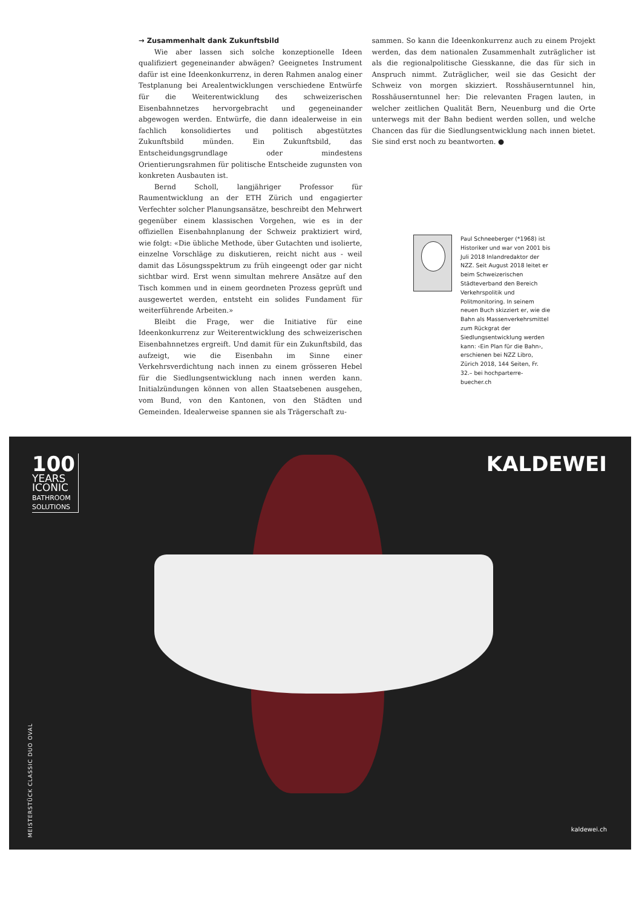→ Zusammenhalt dank Zukunftsbild
Wie aber lassen sich solche konzeptionelle Ideen qualifiziert gegeneinander abwägen? Geeignetes Instrument dafür ist eine Ideenkonkurrenz, in deren Rahmen analog einer Testplanung bei Arealentwicklungen verschiedene Entwürfe für die Weiterentwicklung des schweizerischen Eisenbahnnetzes hervorgebracht und gegeneinander abgewogen werden. Entwürfe, die dann idealerweise in ein fachlich konsolidiertes und politisch abgestütztes Zukunftsbild münden. Ein Zukunftsbild, das Entscheidungsgrundlage oder mindestens Orientierungsrahmen für politische Entscheide zugunsten von konkreten Ausbauten ist.
Bernd Scholl, langjähriger Professor für Raumentwicklung an der ETH Zürich und engagierter Verfechter solcher Planungsansätze, beschreibt den Mehrwert gegenüber einem klassischen Vorgehen, wie es in der offiziellen Eisenbahnplanung der Schweiz praktiziert wird, wie folgt: «Die übliche Methode, über Gutachten und isolierte, einzelne Vorschläge zu diskutieren, reicht nicht aus - weil damit das Lösungsspektrum zu früh eingeengt oder gar nicht sichtbar wird. Erst wenn simultan mehrere Ansätze auf den Tisch kommen und in einem geordneten Prozess geprüft und ausgewertet werden, entsteht ein solides Fundament für weiterführende Arbeiten.»
Bleibt die Frage, wer die Initiative für eine Ideenkonkurrenz zur Weiterentwicklung des schweizerischen Eisenbahnnetzes ergreift. Und damit für ein Zukunftsbild, das aufzeigt, wie die Eisenbahn im Sinne einer Verkehrsverdichtung nach innen zu einem grösseren Hebel für die Siedlungsentwicklung nach innen werden kann. Initialzündungen können von allen Staatsebenen ausgehen, vom Bund, von den Kantonen, von den Städten und Gemeinden. Idealerweise spannen sie als Trägerschaft zu-
sammen. So kann die Ideenkonkurrenz auch zu einem Projekt werden, das dem nationalen Zusammenhalt zuträglicher ist als die regionalpolitische Giesskanne, die das für sich in Anspruch nimmt. Zuträglicher, weil sie das Gesicht der Schweiz von morgen skizziert. Rosshäuserntunnel hin, Rosshäuserntunnel her: Die relevanten Fragen lauten, in welcher zeitlichen Qualität Bern, Neuenburg und die Orte unterwegs mit der Bahn bedient werden sollen, und welche Chancen das für die Siedlungsentwicklung nach innen bietet. Sie sind erst noch zu beantworten. ●
Paul Schneeberger (*1968) ist Historiker und war von 2001 bis Juli 2018 Inlandredaktor der NZZ. Seit August 2018 leitet er beim Schweizerischen Städteverband den Bereich Verkehrspolitik und Politmonitoring. In seinem neuen Buch skizziert er, wie die Bahn als Massenverkehrsmittel zum Rückgrat der Siedlungsentwicklung werden kann: ‹Ein Plan für die Bahn›, erschienen bei NZZ Libro, Zürich 2018, 144 Seiten, Fr. 32.– bei hochparterre-buecher.ch
100
YEARS
ICONIC
BATHROOM
SOLUTIONS
KALDEWEI
MEISTERSTÜCK CLASSIC DUO OVAL
kaldewei.ch